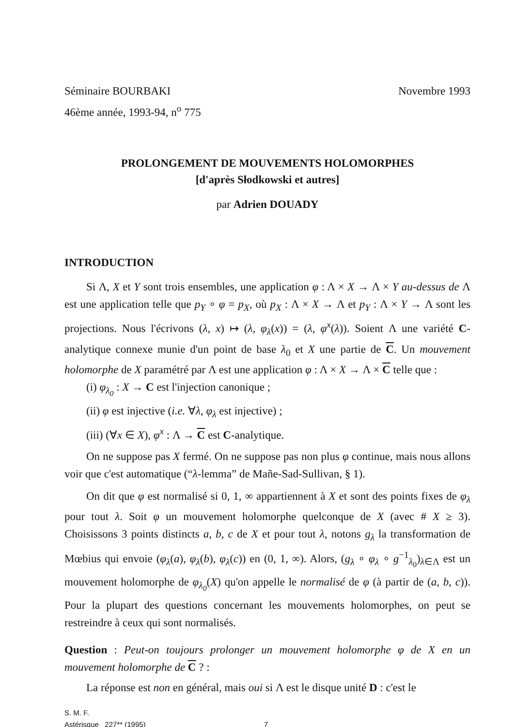Séminaire BOURBAKI
46ème année, 1993-94, n<sup>o</sup> 775
Novembre 1993
PROLONGEMENT DE MOUVEMENTS HOLOMORPHES
[d'après Słodkowski et autres]
par Adrien DOUADY
INTRODUCTION
Si Λ, X et Y sont trois ensembles, une application φ : Λ × X → Λ × Y au-dessus de Λ est une application telle que p<sub>Y</sub> ∘ φ = p<sub>X</sub>, où p<sub>X</sub> : Λ × X → Λ et p<sub>Y</sub> : Λ × Y → Λ sont les projections. Nous l'écrivons (λ, x) ↦ (λ, φ<sub>λ</sub>(x)) = (λ, φ<sup>x</sup>(λ)). Soient Λ une variété C-analytique connexe munie d'un point de base λ<sub>0</sub> et X une partie de C. Un mouvement holomorphe de X paramétré par Λ est une application φ : Λ × X → Λ × C telle que :
(i) φ<sub>λ<sub>0</sub></sub> : X → C est l'injection canonique ;
(ii) φ est injective (i.e. ∀λ, φ<sub>λ</sub> est injective) ;
(iii) (∀x ∈ X), φ<sup>x</sup> : Λ → C est C-analytique.
On ne suppose pas X fermé. On ne suppose pas non plus φ continue, mais nous allons voir que c'est automatique (“λ-lemma” de Mañe-Sad-Sullivan, § 1).
On dit que φ est normalisé si 0, 1, ∞ appartiennent à X et sont des points fixes de φ<sub>λ</sub> pour tout λ. Soit φ un mouvement holomorphe quelconque de X (avec # X ≥ 3). Choisissons 3 points distincts a, b, c de X et pour tout λ, notons g<sub>λ</sub> la transformation de Mœbius qui envoie (φ<sub>λ</sub>(a), φ<sub>λ</sub>(b), φ<sub>λ</sub>(c)) en (0, 1, ∞). Alors, (g<sub>λ</sub> ∘ φ<sub>λ</sub> ∘ g<sup>−1</sup><sub>λ<sub>0</sub></sub>)<sub>λ∈Λ</sub> est un mouvement holomorphe de φ<sub>λ<sub>0</sub></sub>(X) qu'on appelle le normalisé de φ (à partir de (a, b, c)). Pour la plupart des questions concernant les mouvements holomorphes, on peut se restreindre à ceux qui sont normalisés.
Question : Peut-on toujours prolonger un mouvement holomorphe φ de X en un mouvement holomorphe de C ? :
La réponse est non en général, mais oui si Λ est le disque unité D : c'est le
S. M. F.
Astérisque 227** (1995) 7